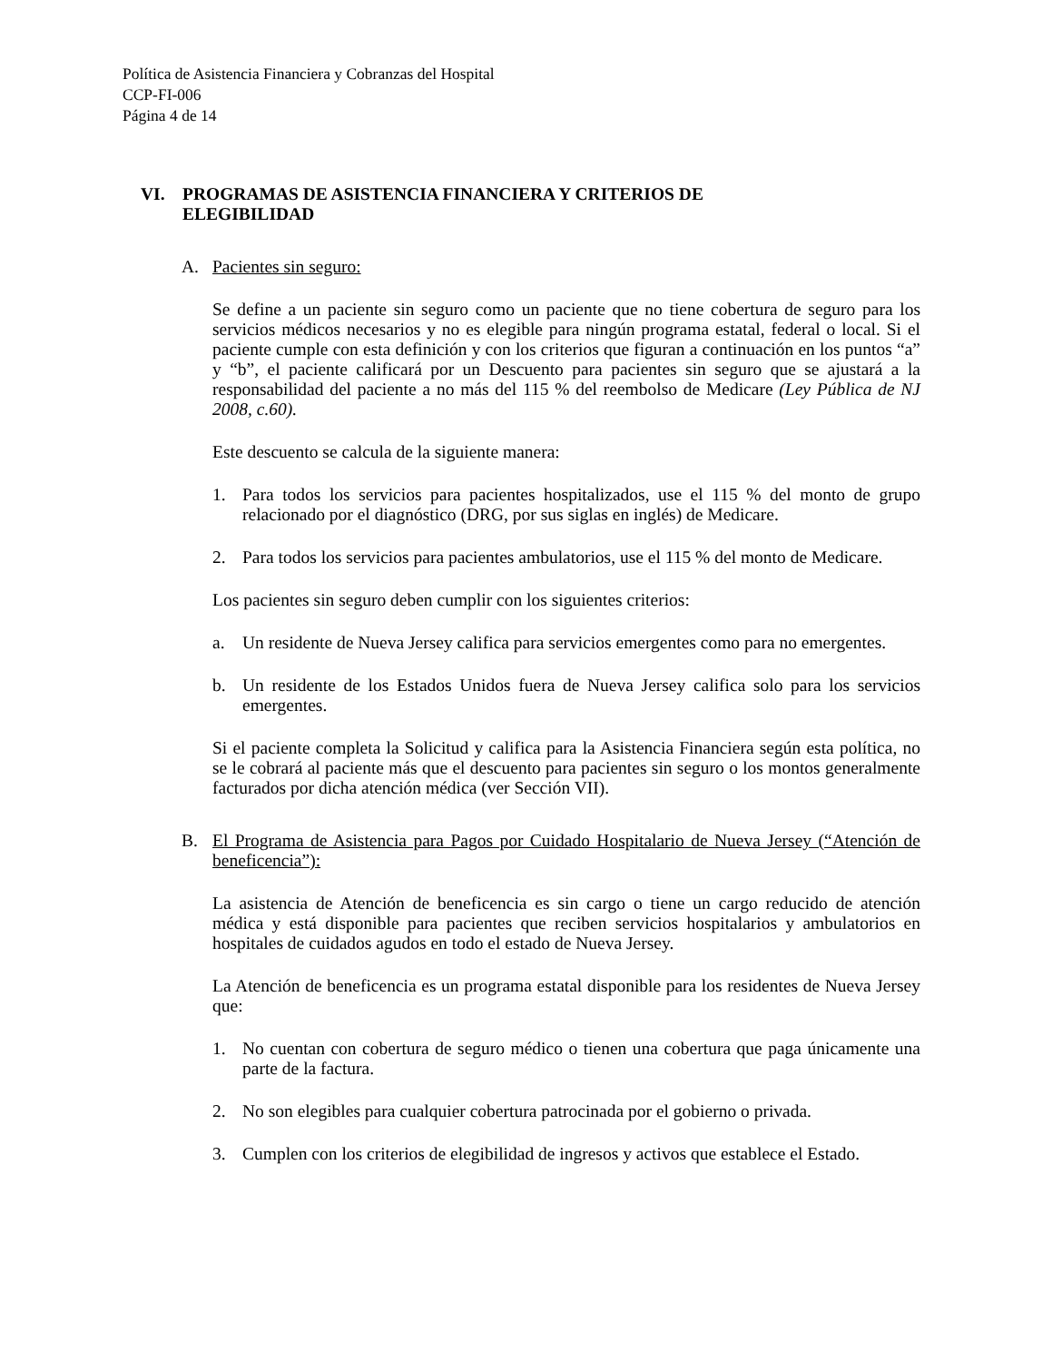Política de Asistencia Financiera y Cobranzas del Hospital
CCP-FI-006
Página 4 de 14
VI. PROGRAMAS DE ASISTENCIA FINANCIERA Y CRITERIOS DE
ELEGIBILIDAD
A. Pacientes sin seguro:
Se define a un paciente sin seguro como un paciente que no tiene cobertura de seguro para los servicios médicos necesarios y no es elegible para ningún programa estatal, federal o local. Si el paciente cumple con esta definición y con los criterios que figuran a continuación en los puntos “a” y “b”, el paciente calificará por un Descuento para pacientes sin seguro que se ajustará a la responsabilidad del paciente a no más del 115 % del reembolso de Medicare (Ley Pública de NJ 2008, c.60).
Este descuento se calcula de la siguiente manera:
1. Para todos los servicios para pacientes hospitalizados, use el 115 % del monto de grupo relacionado por el diagnóstico (DRG, por sus siglas en inglés) de Medicare.
2. Para todos los servicios para pacientes ambulatorios, use el 115 % del monto de Medicare.
Los pacientes sin seguro deben cumplir con los siguientes criterios:
a. Un residente de Nueva Jersey califica para servicios emergentes como para no emergentes.
b. Un residente de los Estados Unidos fuera de Nueva Jersey califica solo para los servicios emergentes.
Si el paciente completa la Solicitud y califica para la Asistencia Financiera según esta política, no se le cobrará al paciente más que el descuento para pacientes sin seguro o los montos generalmente facturados por dicha atención médica (ver Sección VII).
B. El Programa de Asistencia para Pagos por Cuidado Hospitalario de Nueva Jersey (“Atención de beneficencia”):
La asistencia de Atención de beneficencia es sin cargo o tiene un cargo reducido de atención médica y está disponible para pacientes que reciben servicios hospitalarios y ambulatorios en hospitales de cuidados agudos en todo el estado de Nueva Jersey.
La Atención de beneficencia es un programa estatal disponible para los residentes de Nueva Jersey que:
1. No cuentan con cobertura de seguro médico o tienen una cobertura que paga únicamente una parte de la factura.
2. No son elegibles para cualquier cobertura patrocinada por el gobierno o privada.
3. Cumplen con los criterios de elegibilidad de ingresos y activos que establece el Estado.